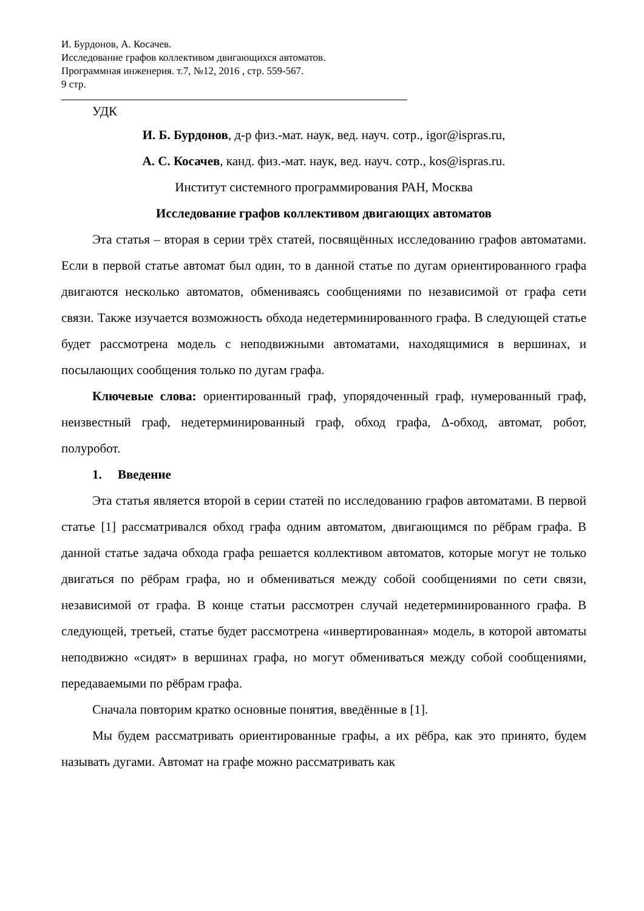И. Бурдонов, А. Косачев.
Исследование графов коллективом двигающихся автоматов.
Программная инженерия. т.7, №12, 2016 , стр. 559-567.
9 стр.
УДК
И. Б. Бурдонов, д-р физ.-мат. наук, вед. науч. сотр., igor@ispras.ru,
А. С. Косачев, канд. физ.-мат. наук, вед. науч. сотр., kos@ispras.ru.
Институт системного программирования РАН, Москва
Исследование графов коллективом двигающих автоматов
Эта статья – вторая в серии трёх статей, посвящённых исследованию графов автоматами. Если в первой статье автомат был один, то в данной статье по дугам ориентированного графа двигаются несколько автоматов, обмениваясь сообщениями по независимой от графа сети связи. Также изучается возможность обхода недетерминированного графа. В следующей статье будет рассмотрена модель с неподвижными автоматами, находящимися в вершинах, и посылающих сообщения только по дугам графа.
Ключевые слова: ориентированный граф, упорядоченный граф, нумерованный граф, неизвестный граф, недетерминированный граф, обход графа, Δ-обход, автомат, робот, полуробот.
1. Введение
Эта статья является второй в серии статей по исследованию графов автоматами. В первой статье [1] рассматривался обход графа одним автоматом, двигающимся по рёбрам графа. В данной статье задача обхода графа решается коллективом автоматов, которые могут не только двигаться по рёбрам графа, но и обмениваться между собой сообщениями по сети связи, независимой от графа. В конце статьи рассмотрен случай недетерминированного графа. В следующей, третьей, статье будет рассмотрена «инвертированная» модель, в которой автоматы неподвижно «сидят» в вершинах графа, но могут обмениваться между собой сообщениями, передаваемыми по рёбрам графа.
Сначала повторим кратко основные понятия, введённые в [1].
Мы будем рассматривать ориентированные графы, а их рёбра, как это принято, будем называть дугами. Автомат на графе можно рассматривать как